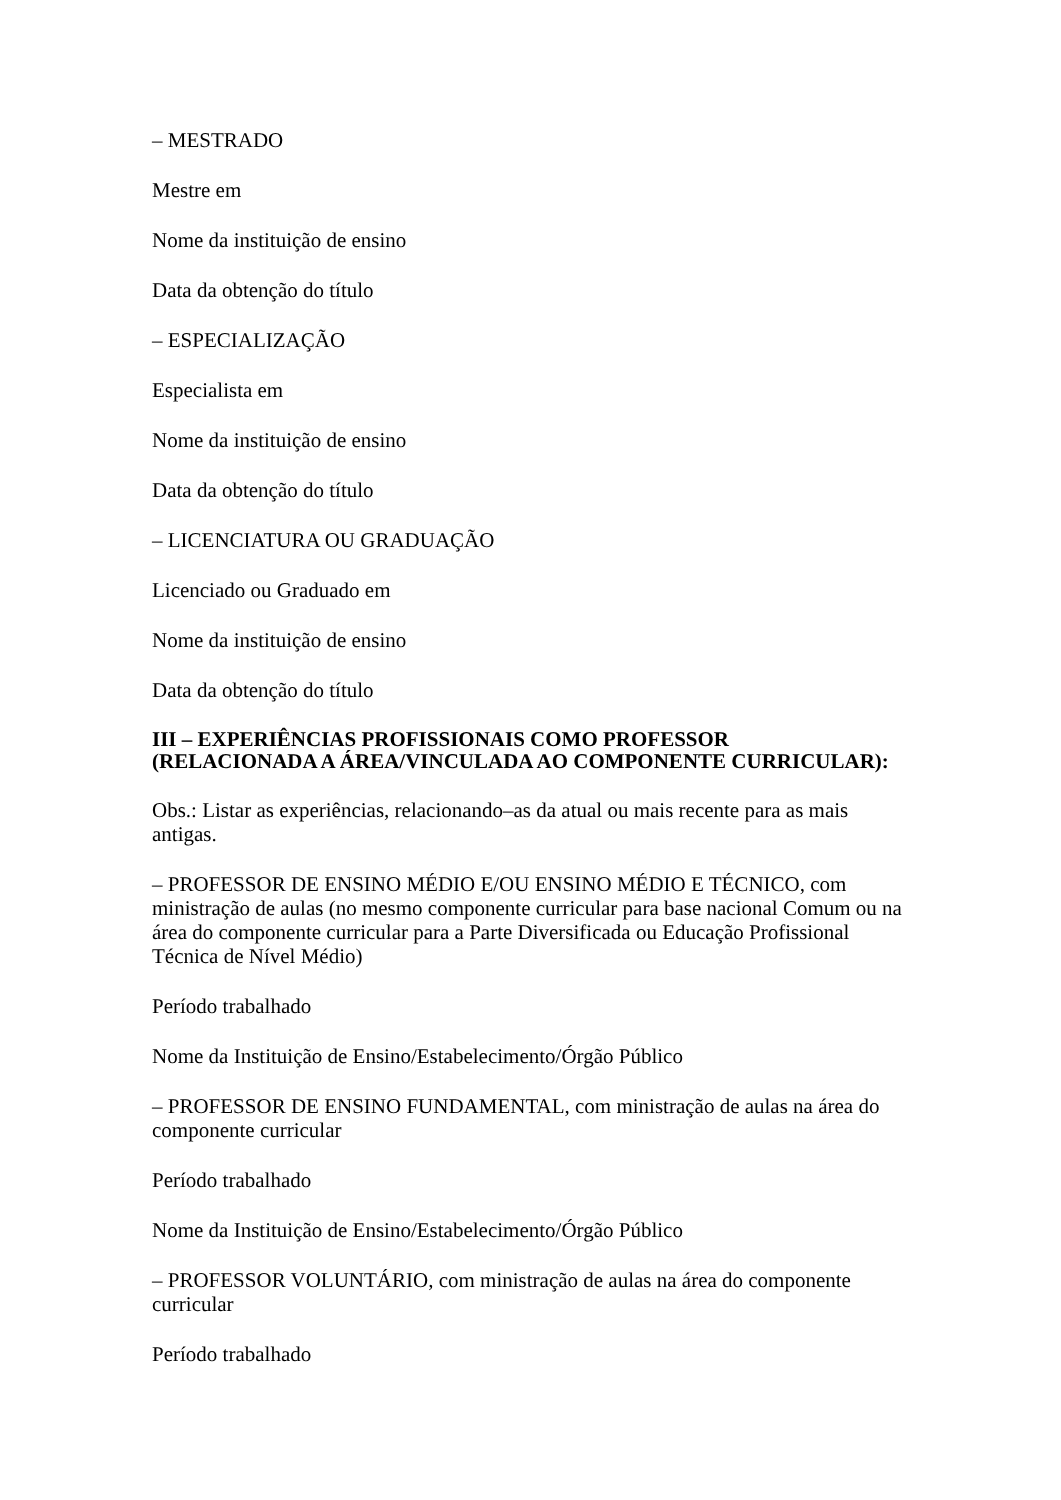– MESTRADO
Mestre em
Nome da instituição de ensino
Data da obtenção do título
– ESPECIALIZAÇÃO
Especialista em
Nome da instituição de ensino
Data da obtenção do título
– LICENCIATURA OU GRADUAÇÃO
Licenciado ou Graduado em
Nome da instituição de ensino
Data da obtenção do título
III – EXPERIÊNCIAS PROFISSIONAIS COMO PROFESSOR
(RELACIONADA A ÁREA/VINCULADA AO COMPONENTE CURRICULAR):
Obs.: Listar as experiências, relacionando–as da atual ou mais recente para as mais antigas.
– PROFESSOR DE ENSINO MÉDIO E/OU ENSINO MÉDIO E TÉCNICO, com ministração de aulas (no mesmo componente curricular para base nacional Comum ou na área do componente curricular para a Parte Diversificada ou Educação Profissional Técnica de Nível Médio)
Período trabalhado
Nome da Instituição de Ensino/Estabelecimento/Órgão Público
– PROFESSOR DE ENSINO FUNDAMENTAL, com ministração de aulas na área do componente curricular
Período trabalhado
Nome da Instituição de Ensino/Estabelecimento/Órgão Público
– PROFESSOR VOLUNTÁRIO, com ministração de aulas na área do componente curricular
Período trabalhado